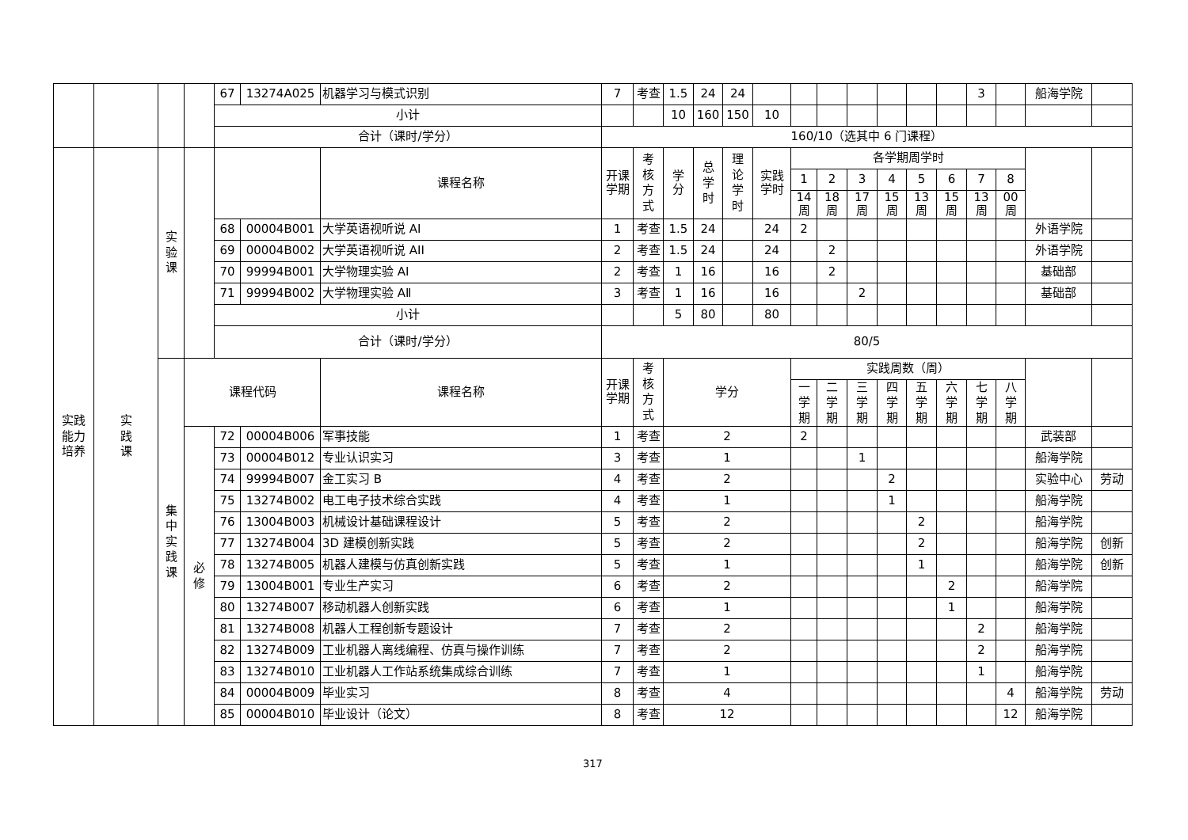| | | | | 67 | 13274A025 | 机器学习与模式识别 | 7 | 考查 | 1.5 | 24 | 24 | | | | | | | | 3 | | 船海学院 | |
| | | | | 小计 | | | | | 10 | 160 | 150 | 10 | | | | | | | | | | |
| | | | | 合计（课时/学分） | | | 160/10（选其中 6 门课程） | | | | | | | | | | | | | | | |
| 实践 能力 培养 | 实 践 课 | 实 验 课 | | | | 课程名称 | 开课 学期 | 考 核 方 式 | 学 分 | 总 学 时 | 理 论 学 时 | 实践 学时 | 各学期周学时 | | | | | | | | | |
| | | | | | | | | | | | | | 1 | 2 | 3 | 4 | 5 | 6 | 7 | 8 | | |
| | | | | | | | | | | | | | 14 周 | 18 周 | 17 周 | 15 周 | 13 周 | 15 周 | 13 周 | 00 周 | | |
| | | | | 68 | 00004B001 | 大学英语视听说 AI | 1 | 考查 | 1.5 | 24 | | 24 | 2 | | | | | | | | 外语学院 | |
| | | | | 69 | 00004B002 | 大学英语视听说 AII | 2 | 考查 | 1.5 | 24 | | 24 | | 2 | | | | | | | 外语学院 | |
| | | | | 70 | 99994B001 | 大学物理实验 AI | 2 | 考查 | 1 | 16 | | 16 | | 2 | | | | | | | 基础部 | |
| | | | | 71 | 99994B002 | 大学物理实验 AⅡ | 3 | 考查 | 1 | 16 | | 16 | | | 2 | | | | | | 基础部 | |
| | | | | 小计 | | | | | 5 | 80 | | 80 | | | | | | | | | | |
| | | | | 合计（课时/学分） | | | 80/5 | | | | | | | | | | | | | | | |
| | | 集 中 实 践 课 | 课程代码 | | | 课程名称 | 开课 学期 | 考 核 方 式 | 学分 | | | | 实践周数（周） | | | | | | | | | |
| | | | | | | | | | | | | | 一 学 期 | 二 学 期 | 三 学 期 | 四 学 期 | 五 学 期 | 六 学 期 | 七 学 期 | 八 学 期 | | |
| | | | 必 修 | 72 | 00004B006 | 军事技能 | 1 | 考查 | 2 | | | | 2 | | | | | | | | 武装部 | |
| | | | | 73 | 00004B012 | 专业认识实习 | 3 | 考查 | 1 | | | | | | 1 | | | | | | 船海学院 | |
| | | | | 74 | 99994B007 | 金工实习 B | 4 | 考查 | 2 | | | | | | | 2 | | | | | 实验中心 | 劳动 |
| | | | | 75 | 13274B002 | 电工电子技术综合实践 | 4 | 考查 | 1 | | | | | | | 1 | | | | | 船海学院 | |
| | | | | 76 | 13004B003 | 机械设计基础课程设计 | 5 | 考查 | 2 | | | | | | | | 2 | | | | 船海学院 | |
| | | | | 77 | 13274B004 | 3D 建模创新实践 | 5 | 考查 | 2 | | | | | | | | 2 | | | | 船海学院 | 创新 |
| | | | | 78 | 13274B005 | 机器人建模与仿真创新实践 | 5 | 考查 | 1 | | | | | | | | 1 | | | | 船海学院 | 创新 |
| | | | | 79 | 13004B001 | 专业生产实习 | 6 | 考查 | 2 | | | | | | | | | 2 | | | 船海学院 | |
| | | | | 80 | 13274B007 | 移动机器人创新实践 | 6 | 考查 | 1 | | | | | | | | | 1 | | | 船海学院 | |
| | | | | 81 | 13274B008 | 机器人工程创新专题设计 | 7 | 考查 | 2 | | | | | | | | | | 2 | | 船海学院 | |
| | | | | 82 | 13274B009 | 工业机器人离线编程、仿真与操作训练 | 7 | 考查 | 2 | | | | | | | | | | 2 | | 船海学院 | |
| | | | | 83 | 13274B010 | 工业机器人工作站系统集成综合训练 | 7 | 考查 | 1 | | | | | | | | | | 1 | | 船海学院 | |
| | | | | 84 | 00004B009 | 毕业实习 | 8 | 考查 | 4 | | | | | | | | | | | 4 | 船海学院 | 劳动 |
| | | | | 85 | 00004B010 | 毕业设计（论文） | 8 | 考查 | 12 | | | | | | | | | | | 12 | 船海学院 | |
317